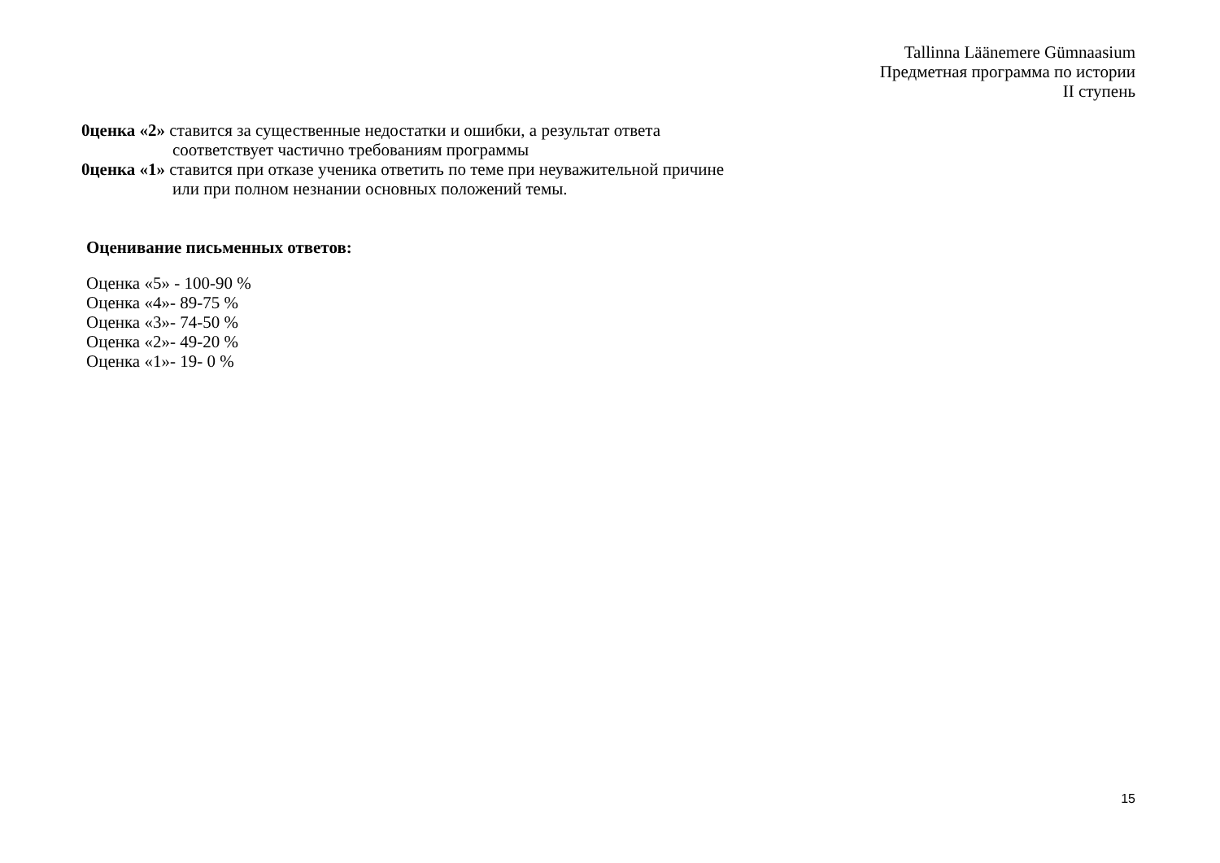Tallinna Läänemere Gümnaasium
Предметная программа по истории
II ступень
0ценка «2» ставится за существенные недостатки и ошибки, а результат ответа
соответствует частично требованиям программы
0ценка «1» ставится при отказе ученика ответить по теме при неуважительной причине
или при полном незнании основных положений темы.
Оценивание письменных ответов:
Оценка «5» - 100-90 %
Оценка «4»- 89-75 %
Оценка «3»- 74-50 %
Оценка «2»- 49-20 %
Оценка «1»- 19- 0 %
15